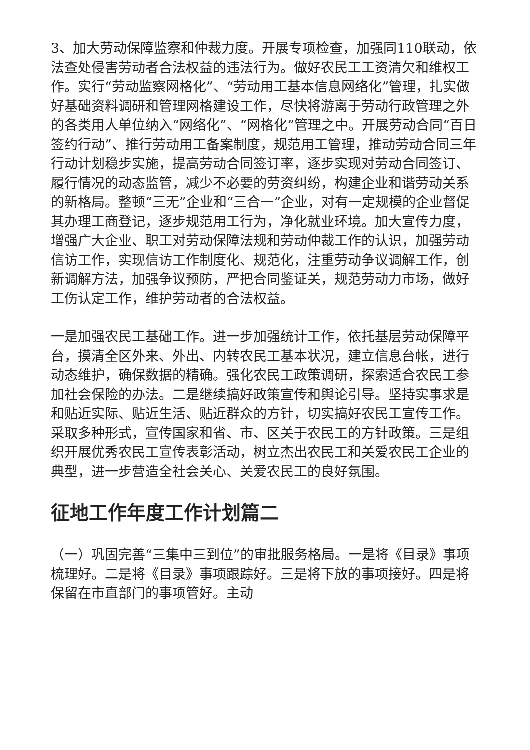3、加大劳动保障监察和仲裁力度。开展专项检查，加强同110联动，依法查处侵害劳动者合法权益的违法行为。做好农民工工资清欠和维权工作。实行“劳动监察网格化”、“劳动用工基本信息网络化”管理，扎实做好基础资料调研和管理网格建设工作，尽快将游离于劳动行政管理之外的各类用人单位纳入“网络化”、“网格化”管理之中。开展劳动合同“百日签约行动”、推行劳动用工备案制度，规范用工管理，推动劳动合同三年行动计划稳步实施，提高劳动合同签订率，逐步实现对劳动合同签订、履行情况的动态监管，减少不必要的劳资纠纷，构建企业和谐劳动关系的新格局。整顿“三无”企业和“三合一”企业，对有一定规模的企业督促其办理工商登记，逐步规范用工行为，净化就业环境。加大宣传力度，增强广大企业、职工对劳动保障法规和劳动仲裁工作的认识，加强劳动信访工作，实现信访工作制度化、规范化，注重劳动争议调解工作，创新调解方法，加强争议预防，严把合同鉴证关，规范劳动力市场，做好工伤认定工作，维护劳动者的合法权益。
一是加强农民工基础工作。进一步加强统计工作，依托基层劳动保障平台，摸清全区外来、外出、内转农民工基本状况，建立信息台帐，进行动态维护，确保数据的精确。强化农民工政策调研，探索适合农民工参加社会保险的办法。二是继续搞好政策宣传和舆论引导。坚持实事求是和贴近实际、贴近生活、贴近群众的方针，切实搞好农民工宣传工作。采取多种形式，宣传国家和省、市、区关于农民工的方针政策。三是组织开展优秀农民工宣传表彰活动，树立杰出农民工和关爱农民工企业的典型，进一步营造全社会关心、关爱农民工的良好氛围。
征地工作年度工作计划篇二
（一）巩固完善“三集中三到位”的审批服务格局。一是将《目录》事项梳理好。二是将《目录》事项跟踪好。三是将下放的事项接好。四是将保留在市直部门的事项管好。主动